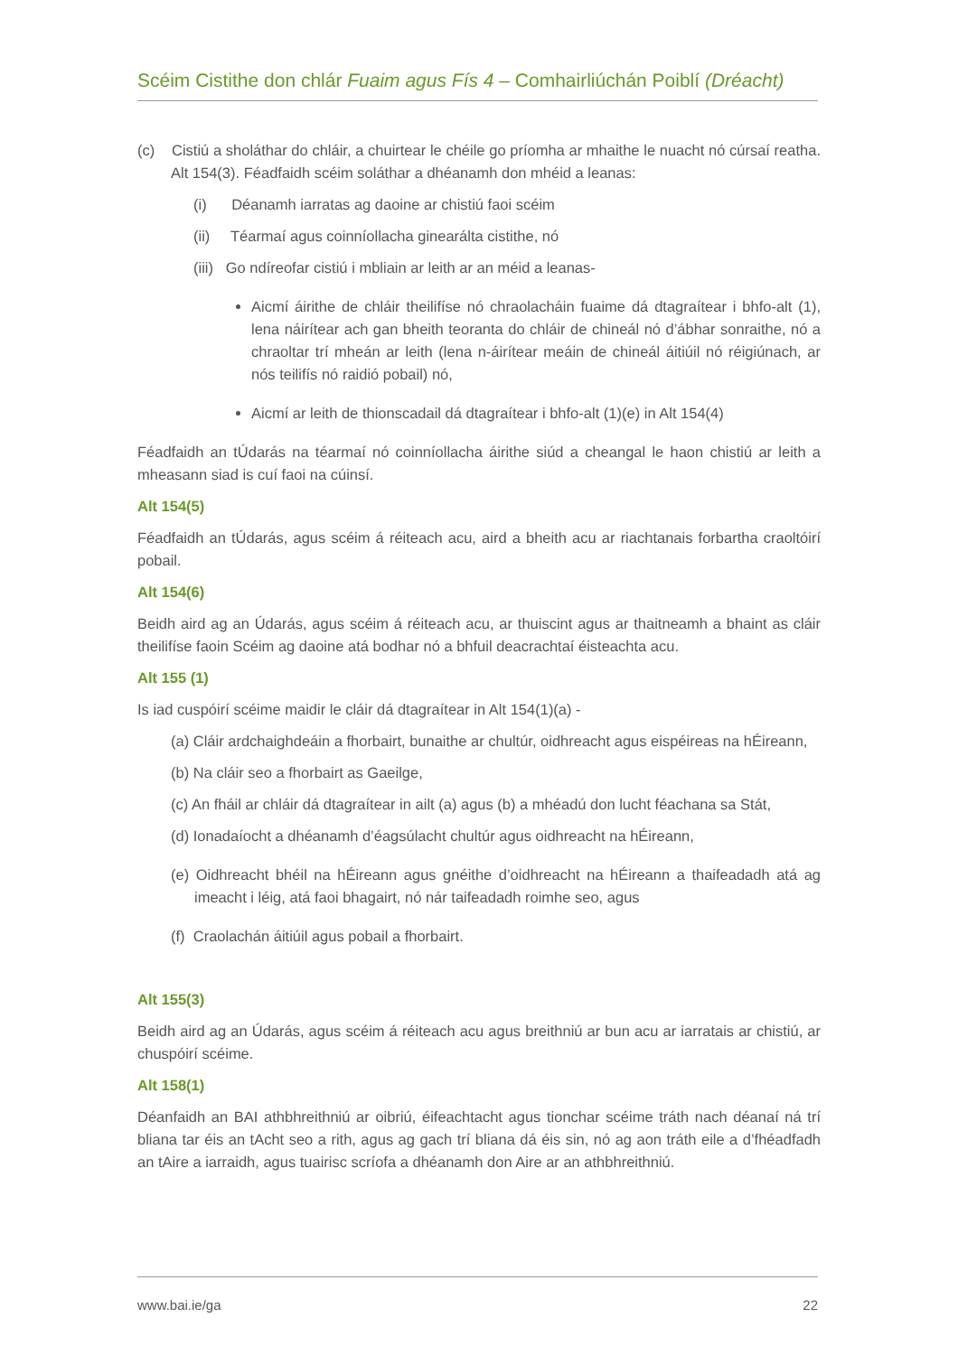Scéim Cistithe don chlár Fuaim agus Fís 4 – Comhairliúchán Poiblí (Dréacht)
(c) Cistiú a sholáthar do chláir, a chuirtear le chéile go príomha ar mhaithe le nuacht nó cúrsaí reatha. Alt 154(3). Féadfaidh scéim soláthar a dhéanamh don mhéid a leanas:
(i) Déanamh iarratas ag daoine ar chistiú faoi scéim
(ii) Téarmaí agus coinníollacha ginearálta cistithe, nó
(iii) Go ndíreofar cistiú i mbliain ar leith ar an méid a leanas-
Aicmí áirithe de chláir theilifíse nó chraolacháin fuaime dá dtagraítear i bhfo-alt (1), lena náirítear ach gan bheith teoranta do chláir de chineál nó d’ábhar sonraithe, nó a chraoltar trí mheán ar leith (lena n-áirítear meáin de chineál áitiúil nó réigiúnach, ar nós teilifís nó raidió pobail) nó,
Aicmí ar leith de thionscadail dá dtagraítear i bhfo-alt (1)(e) in Alt 154(4)
Féadfaidh an tÚdarás na téarmaí nó coinníollacha áirithe siúd a cheangal le haon chistiú ar leith a mheasann siad is cuí faoi na cúinsí.
Alt 154(5)
Féadfaidh an tÚdarás, agus scéim á réiteach acu, aird a bheith acu ar riachtanais forbartha craoltóirí pobail.
Alt 154(6)
Beidh aird ag an Údarás, agus scéim á réiteach acu, ar thuiscint agus ar thaitneamh a bhaint as cláir theilifíse faoin Scéim ag daoine atá bodhar nó a bhfuil deacrachtaí éisteachta acu.
Alt 155 (1)
Is iad cuspóirí scéime maidir le cláir dá dtagraítear in Alt 154(1)(a) -
(a) Cláir ardchaighdeáin a fhorbairt, bunaithe ar chultúr, oidhreacht agus eispéireas na hÉireann,
(b) Na cláir seo a fhorbairt as Gaeilge,
(c) An fháil ar chláir dá dtagraítear in ailt (a) agus (b) a mhéadú don lucht féachana sa Stát,
(d) Ionadaíocht a dhéanamh d’éagsúlacht chultúr agus oidhreacht na hÉireann,
(e) Oidhreacht bhéil na hÉireann agus gnéithe d’oidhreacht na hÉireann a thaifeadadh atá ag imeacht i léig, atá faoi bhagairt, nó nár taifeadadh roimhe seo, agus
(f) Craolachán áitiúil agus pobail a fhorbairt.
Alt 155(3)
Beidh aird ag an Údarás, agus scéim á réiteach acu agus breithniú ar bun acu ar iarratais ar chistiú, ar chuspóirí scéime.
Alt 158(1)
Déanfaidh an BAI athbhreithniú ar oibriú, éifeachtacht agus tionchar scéime tráth nach déanaí ná trí bliana tar éis an tAcht seo a rith, agus ag gach trí bliana dá éis sin, nó ag aon tráth eile a d’fhéadfadh an tAire a iarraidh, agus tuairisc scríofa a dhéanamh don Aire ar an athbhreithniú.
www.bai.ie/ga 22